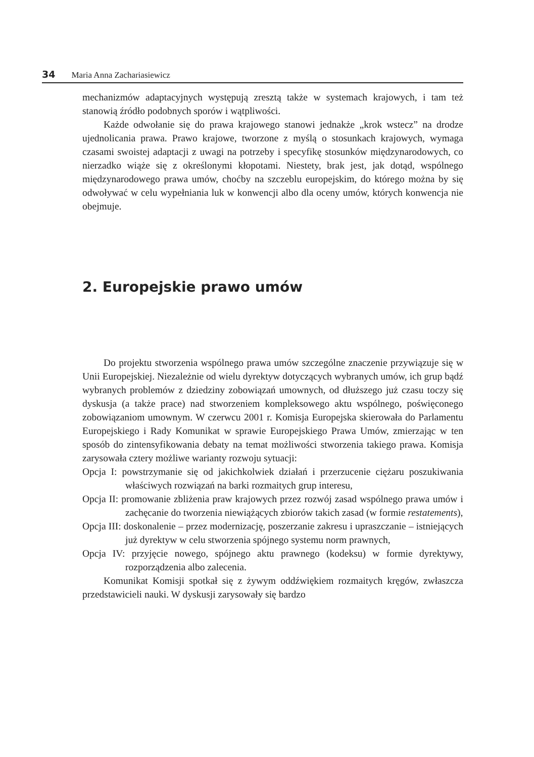34 Maria Anna Zachariasiewicz
mechanizmów adaptacyjnych występują zresztą także w systemach krajowych, i tam też stanowią źródło podobnych sporów i wątpliwości.
Każde odwołanie się do prawa krajowego stanowi jednakże „krok wstecz” na drodze ujednolicania prawa. Prawo krajowe, tworzone z myślą o stosunkach krajowych, wymaga czasami swoistej adaptacji z uwagi na potrzeby i specyfikę stosunków międzynarodowych, co nierzadko wiąże się z określonymi kłopotami. Niestety, brak jest, jak dotąd, wspólnego międzynarodowego prawa umów, choćby na szczeblu europejskim, do którego można by się odwoływać w celu wypełniania luk w konwencji albo dla oceny umów, których konwencja nie obejmuje.
2. Europejskie prawo umów
Do projektu stworzenia wspólnego prawa umów szczególne znaczenie przywiązuje się w Unii Europejskiej. Niezależnie od wielu dyrektyw dotyczących wybranych umów, ich grup bądź wybranych problemów z dziedziny zobowiązań umownych, od dłuższego już czasu toczy się dyskusja (a także prace) nad stworzeniem kompleksowego aktu wspólnego, poświęconego zobowiązaniom umownym. W czerwcu 2001 r. Komisja Europejska skierowała do Parlamentu Europejskiego i Rady Komunikat w sprawie Europejskiego Prawa Umów, zmierzając w ten sposób do zintensyfikowania debaty na temat możliwości stworzenia takiego prawa. Komisja zarysowała cztery możliwe warianty rozwoju sytuacji:
Opcja I: powstrzymanie się od jakichkolwiek działań i przerzucenie ciężaru poszukiwania właściwych rozwiązań na barki rozmaitych grup interesu,
Opcja II: promowanie zbliżenia praw krajowych przez rozwój zasad wspólnego prawa umów i zachęcanie do tworzenia niewiążących zbiorów takich zasad (w formie restatements),
Opcja III: doskonalenie – przez modernizację, poszerzanie zakresu i upraszczanie – istniejących już dyrektyw w celu stworzenia spójnego systemu norm prawnych,
Opcja IV: przyjęcie nowego, spójnego aktu prawnego (kodeksu) w formie dyrektywy, rozporządzenia albo zalecenia.
Komunikat Komisji spotkał się z żywym oddźwiękiem rozmaitych kręgów, zwłaszcza przedstawicieli nauki. W dyskusji zarysowały się bardzo